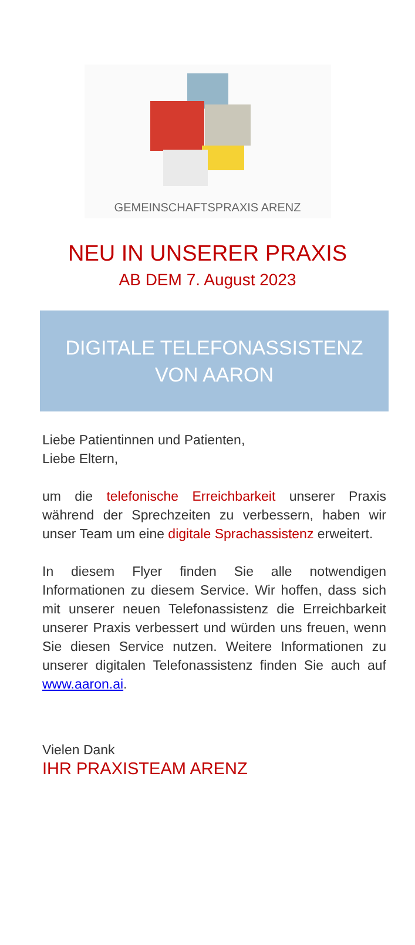GEMEINSCHAFTSPRAXIS ARENZ
NEU IN UNSERER PRAXIS
AB DEM 7. August 2023
DIGITALE TELEFONASSISTENZ
VON AARON
Liebe Patientinnen und Patienten,
Liebe Eltern,
um die telefonische Erreichbarkeit unserer Praxis während der Sprechzeiten zu verbessern, haben wir unser Team um eine digitale Sprachassistenz erweitert.
In diesem Flyer finden Sie alle notwendigen Informationen zu diesem Service. Wir hoffen, dass sich mit unserer neuen Telefonassistenz die Erreichbarkeit unserer Praxis verbessert und würden uns freuen, wenn Sie diesen Service nutzen. Weitere Informationen zu unserer digitalen Telefonassistenz finden Sie auch auf www.aaron.ai.
Vielen Dank
IHR PRAXISTEAM ARENZ